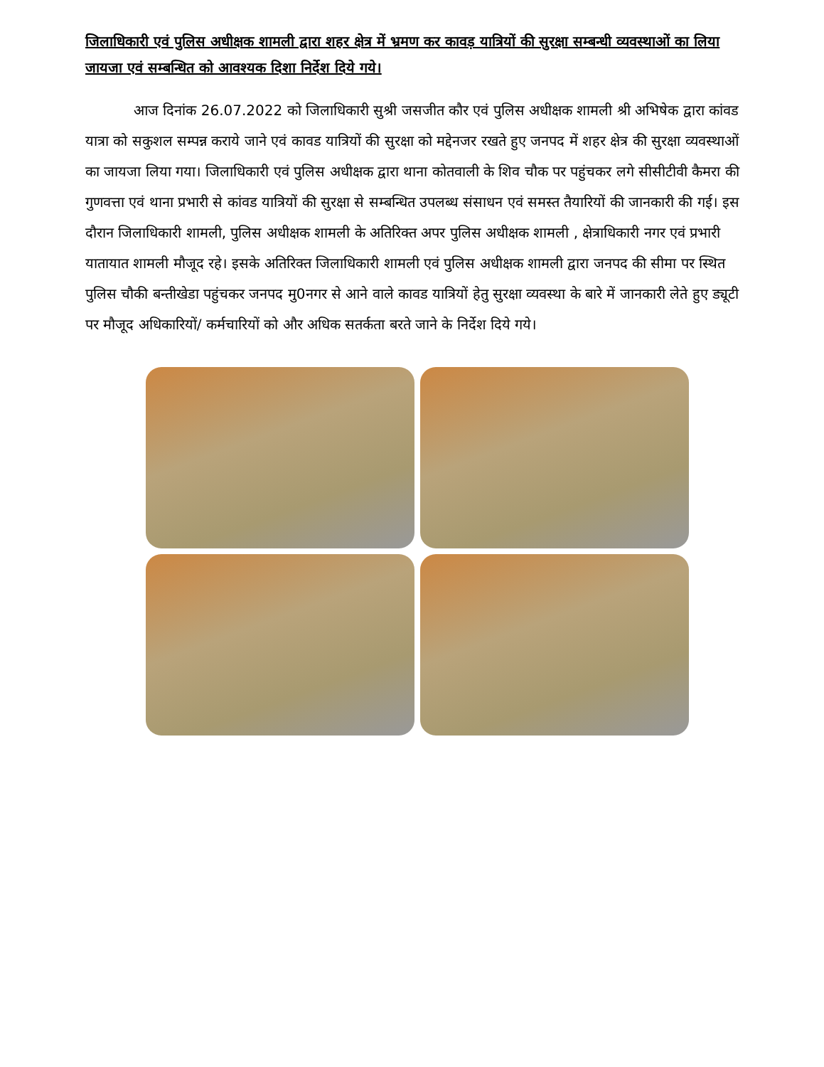जिलाधिकारी एवं पुलिस अधीक्षक शामली द्वारा शहर क्षेत्र में भ्रमण कर कावड़ यात्रियों की सुरक्षा सम्बन्धी व्यवस्थाओं का लिया जायजा एवं सम्बन्धित को आवश्यक दिशा निर्देश दिये गये।
आज दिनांक 26.07.2022 को जिलाधिकारी सुश्री जसजीत कौर एवं पुलिस अधीक्षक शामली श्री अभिषेक द्वारा कांवड यात्रा को सकुशल सम्पन्न कराये जाने एवं कावड यात्रियों की सुरक्षा को मद्देनजर रखते हुए जनपद में शहर क्षेत्र की सुरक्षा व्यवस्थाओं का जायजा लिया गया। जिलाधिकारी एवं पुलिस अधीक्षक द्वारा थाना कोतवाली के शिव चौक पर पहुंचकर लगे सीसीटीवी कैमरा की गुणवत्ता एवं थाना प्रभारी से कांवड यात्रियों की सुरक्षा से सम्बन्धित उपलब्ध संसाधन एवं समस्त तैयारियों की जानकारी की गई। इस दौरान जिलाधिकारी शामली, पुलिस अधीक्षक शामली के अतिरिक्त अपर पुलिस अधीक्षक शामली , क्षेत्राधिकारी नगर एवं प्रभारी यातायात शामली मौजूद रहे। इसके अतिरिक्त जिलाधिकारी शामली एवं पुलिस अधीक्षक शामली द्वारा जनपद की सीमा पर स्थित पुलिस चौकी बन्तीखेडा पहुंचकर जनपद मु0नगर से आने वाले कावड यात्रियों हेतु सुरक्षा व्यवस्था के बारे में जानकारी लेते हुए ड्यूटी पर मौजूद अधिकारियों/ कर्मचारियों को और अधिक सतर्कता बरते जाने के निर्देश दिये गये।